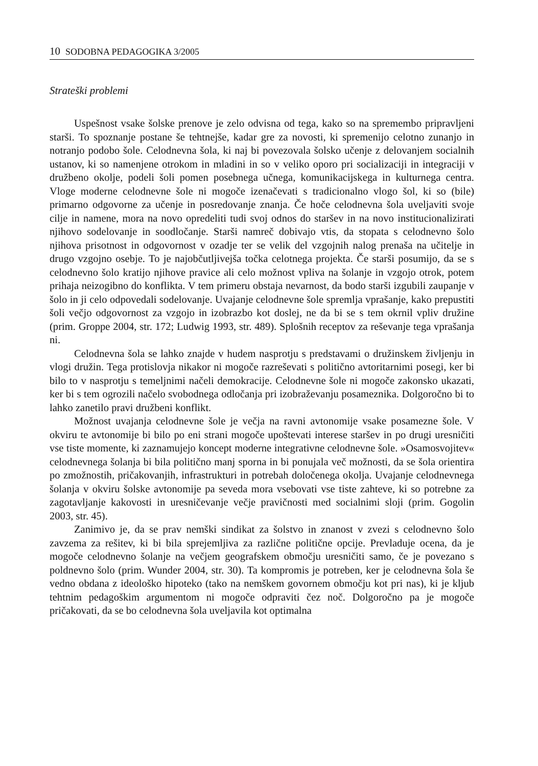10 SODOBNA PEDAGOGIKA 3/2005
Strateški problemi
Uspešnost vsake šolske prenove je zelo odvisna od tega, kako so na spremembo pripravljeni starši. To spoznanje postane še tehtnejše, kadar gre za novosti, ki spremenijo celotno zunanjo in notranjo podobo šole. Celodnevna šola, ki naj bi povezovala šolsko učenje z delovanjem socialnih ustanov, ki so namenjene otrokom in mladini in so v veliko oporo pri socializaciji in integraciji v družbeno okolje, podeli šoli pomen posebnega učnega, komunikacijskega in kulturnega centra. Vloge moderne celodnevne šole ni mogoče izenačevati s tradicionalno vlogo šol, ki so (bile) primarno odgovorne za učenje in posredovanje znanja. Če hoče celodnevna šola uveljaviti svoje cilje in namene, mora na novo opredeliti tudi svoj odnos do staršev in na novo institucionalizirati njihovo sodelovanje in soodločanje. Starši namreč dobivajo vtis, da stopata s celodnevno šolo njihova prisotnost in odgovornost v ozadje ter se velik del vzgojnih nalog prenaša na učitelje in drugo vzgojno osebje. To je najobčutljivejša točka celotnega projekta. Če starši posumijo, da se s celodnevno šolo kratijo njihove pravice ali celo možnost vpliva na šolanje in vzgojo otrok, potem prihaja neizogibno do konflikta. V tem primeru obstaja nevarnost, da bodo starši izgubili zaupanje v šolo in ji celo odpovedali sodelovanje. Uvajanje celodnevne šole spremlja vprašanje, kako prepustiti šoli večjo odgovornost za vzgojo in izobrazbo kot doslej, ne da bi se s tem okrnil vpliv družine (prim. Groppe 2004, str. 172; Ludwig 1993, str. 489). Splošnih receptov za reševanje tega vprašanja ni.
Celodnevna šola se lahko znajde v hudem nasprotju s predstavami o družinskem življenju in vlogi družin. Tega protislovja nikakor ni mogoče razreševati s politično avtoritarnimi posegi, ker bi bilo to v nasprotju s temeljnimi načeli demokracije. Celodnevne šole ni mogoče zakonsko ukazati, ker bi s tem ogrozili načelo svobodnega odločanja pri izobraževanju posameznika. Dolgoročno bi to lahko zanetilo pravi družbeni konflikt.
Možnost uvajanja celodnevne šole je večja na ravni avtonomije vsake posamezne šole. V okviru te avtonomije bi bilo po eni strani mogoče upoštevati interese staršev in po drugi uresničiti vse tiste momente, ki zaznamujejo koncept moderne integrativne celodnevne šole. »Osamosvojitev« celodnevnega šolanja bi bila politično manj sporna in bi ponujala več možnosti, da se šola orientira po zmožnostih, pričakovanjih, infrastrukturi in potrebah določenega okolja. Uvajanje celodnevnega šolanja v okviru šolske avtonomije pa seveda mora vsebovati vse tiste zahteve, ki so potrebne za zagotavljanje kakovosti in uresničevanje večje pravičnosti med socialnimi sloji (prim. Gogolin 2003, str. 45).
Zanimivo je, da se prav nemški sindikat za šolstvo in znanost v zvezi s celodnevno šolo zavzema za rešitev, ki bi bila sprejemljiva za različne politične opcije. Prevladuje ocena, da je mogoče celodnevno šolanje na večjem geografskem območju uresničiti samo, če je povezano s poldnevno šolo (prim. Wunder 2004, str. 30). Ta kompromis je potreben, ker je celodnevna šola še vedno obdana z ideološko hipoteko (tako na nemškem govornem območju kot pri nas), ki je kljub tehtnim pedagoškim argumentom ni mogoče odpraviti čez noč. Dolgoročno pa je mogoče pričakovati, da se bo celodnevna šola uveljavila kot optimalna